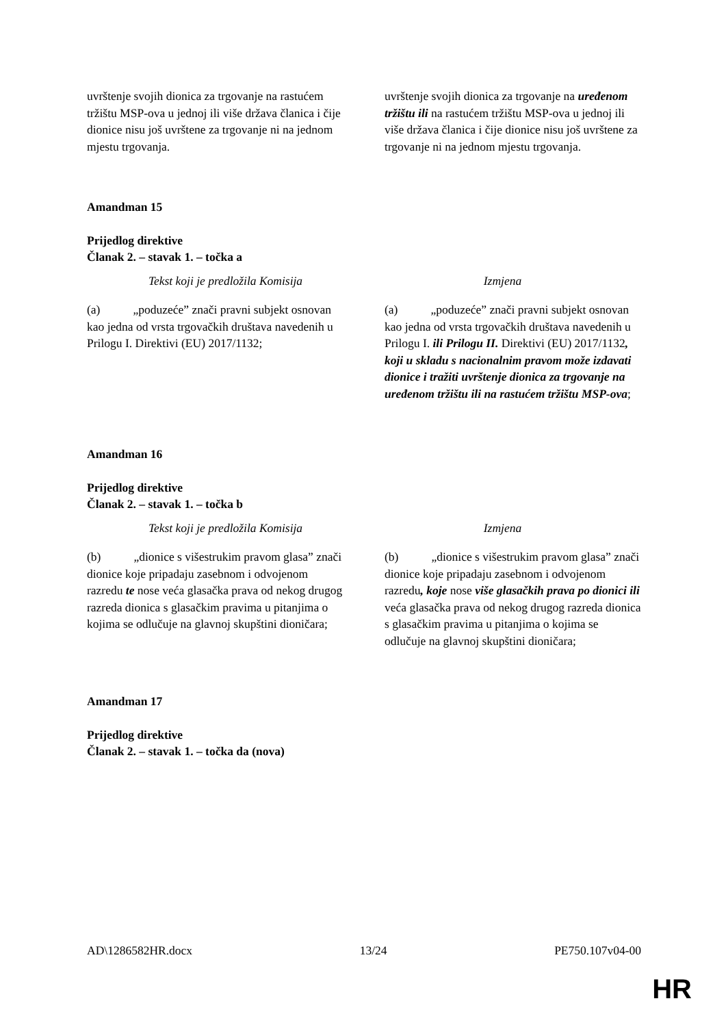| uvrštenje svojih dionica za trgovanje na rastućem tržištu MSP-ova u jednoj ili više država članica i čije dionice nisu još uvrštene za trgovanje ni na jednom mjestu trgovanja. | uvrštenje svojih dionica za trgovanje na uređenom tržištu ili na rastućem tržištu MSP-ova u jednoj ili više država članica i čije dionice nisu još uvrštene za trgovanje ni na jednom mjestu trgovanja. |
Amandman 15
Prijedlog direktive
Članak 2. – stavak 1. – točka a
| Tekst koji je predložila Komisija | Izmjena |
| (a) „poduzeće” znači pravni subjekt osnovan kao jedna od vrsta trgovačkih društava navedenih u Prilogu I. Direktivi (EU) 2017/1132; | (a) „poduzeće” znači pravni subjekt osnovan kao jedna od vrsta trgovačkih društava navedenih u Prilogu I. ili Prilogu II. Direktivi (EU) 2017/1132 , koji u skladu s nacionalnim pravom može izdavati dionice i tražiti uvrštenje dionica za trgovanje na uređenom tržištu ili na rastućem tržištu MSP-ova ; |
Amandman 16
Prijedlog direktive
Članak 2. – stavak 1. – točka b
| Tekst koji je predložila Komisija | Izmjena |
| (b) „dionice s višestrukim pravom glasa” znači dionice koje pripadaju zasebnom i odvojenom razredu te nose veća glasačka prava od nekog drugog razreda dionica s glasačkim pravima u pitanjima o kojima se odlučuje na glavnoj skupštini dioničara; | (b) „dionice s višestrukim pravom glasa” znači dionice koje pripadaju zasebnom i odvojenom razredu , koje nose više glasačkih prava po dionici ili veća glasačka prava od nekog drugog razreda dionica s glasačkim pravima u pitanjima o kojima se odlučuje na glavnoj skupštini dioničara; |
Amandman 17
Prijedlog direktive
Članak 2. – stavak 1. – točka da (nova)
AD\1286582HR.docx 13/24 PE750.107v04-00
HR